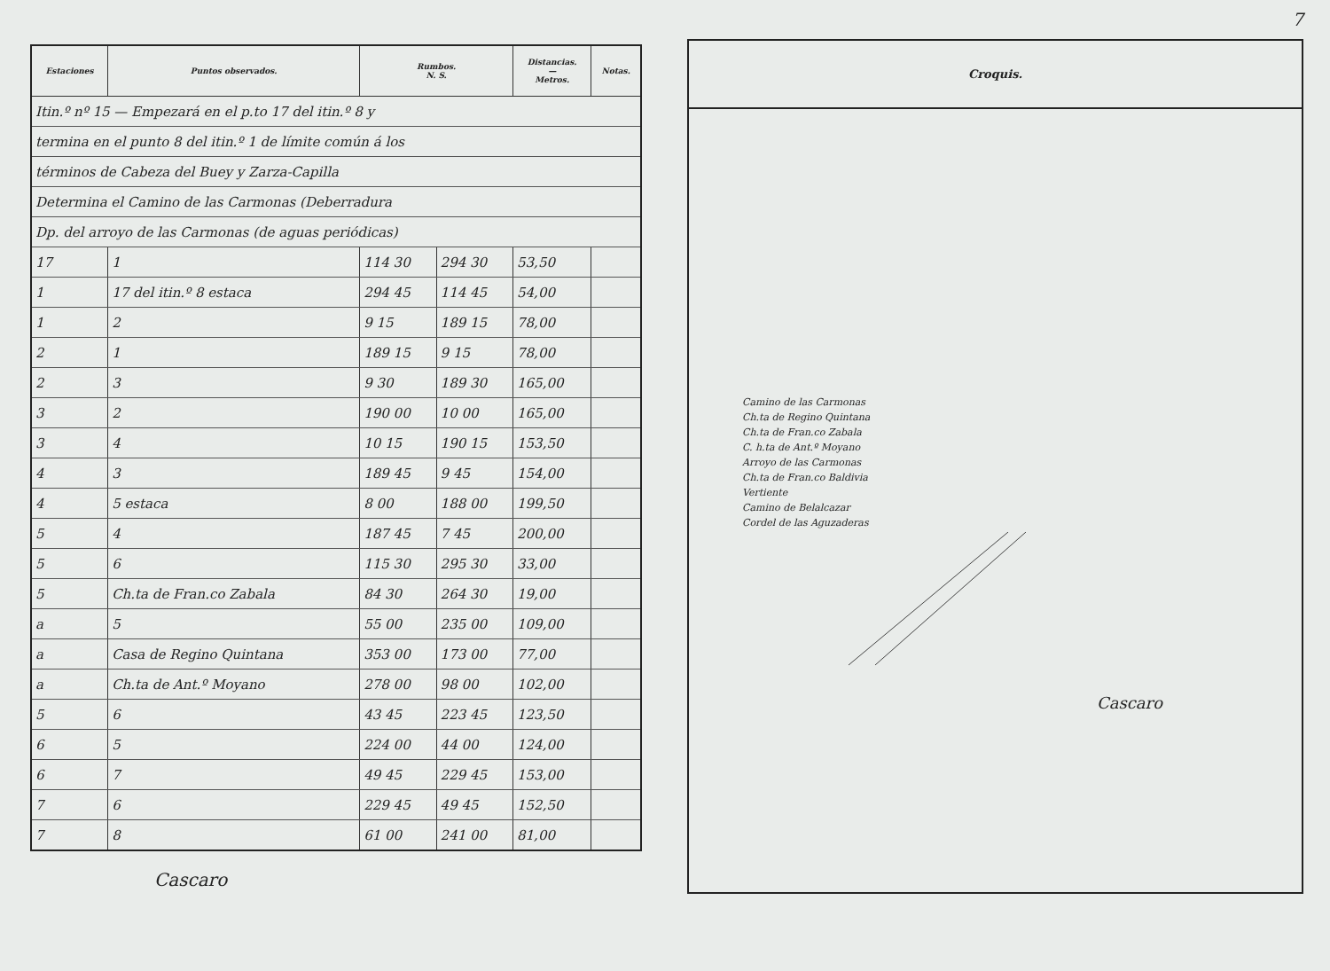| Estaciones | Puntos observados. | Rumbos. N. S. | | Distancias. — Metros. | Notas. |
| --- | --- | --- | --- | --- | --- |
| Itin.º nº 15 — Empezará en el p.to 17 del itin.º 8 y | | | | | |
| termina en el punto 8 del itin.º 1 de límite común á los | | | | | |
| términos de Cabeza del Buey y Zarza-Capilla | | | | | |
| Determina el Camino de las Carmonas (Deberradura | | | | | |
| Dp. del arroyo de las Carmonas (de aguas periódicas) | | | | | |
| 17 | 1 | 114 30 | 294 30 | 53,50 | |
| 1 | 17 del itin.º 8 estaca | 294 45 | 114 45 | 54,00 | |
| 1 | 2 | 9 15 | 189 15 | 78,00 | |
| 2 | 1 | 189 15 | 9 15 | 78,00 | |
| 2 | 3 | 9 30 | 189 30 | 165,00 | |
| 3 | 2 | 190 00 | 10 00 | 165,00 | |
| 3 | 4 | 10 15 | 190 15 | 153,50 | |
| 4 | 3 | 189 45 | 9 45 | 154,00 | |
| 4 | 5 estaca | 8 00 | 188 00 | 199,50 | |
| 5 | 4 | 187 45 | 7 45 | 200,00 | |
| 5 | 6 | 115 30 | 295 30 | 33,00 | |
| 5 | Ch.ta de Fran.co Zabala | 84 30 | 264 30 | 19,00 | |
| a | 5 | 55 00 | 235 00 | 109,00 | |
| a | Casa de Regino Quintana | 353 00 | 173 00 | 77,00 | |
| a | Ch.ta de Ant.º Moyano | 278 00 | 98 00 | 102,00 | |
| 5 | 6 | 43 45 | 223 45 | 123,50 | |
| 6 | 5 | 224 00 | 44 00 | 124,00 | |
| 6 | 7 | 49 45 | 229 45 | 153,00 | |
| 7 | 6 | 229 45 | 49 45 | 152,50 | |
| 7 | 8 | 61 00 | 241 00 | 81,00 | |
Cascaro
7
Croquis.
Camino de las Carmonas
Ch.ta de Regino Quintana
Ch.ta de Fran.co Zabala
C. h.ta de Ant.º Moyano
Arroyo de las Carmonas
Ch.ta de Fran.co Baldivia
Vertiente
Camino de Belalcazar
Cordel de las Aguzaderas
Cascaro